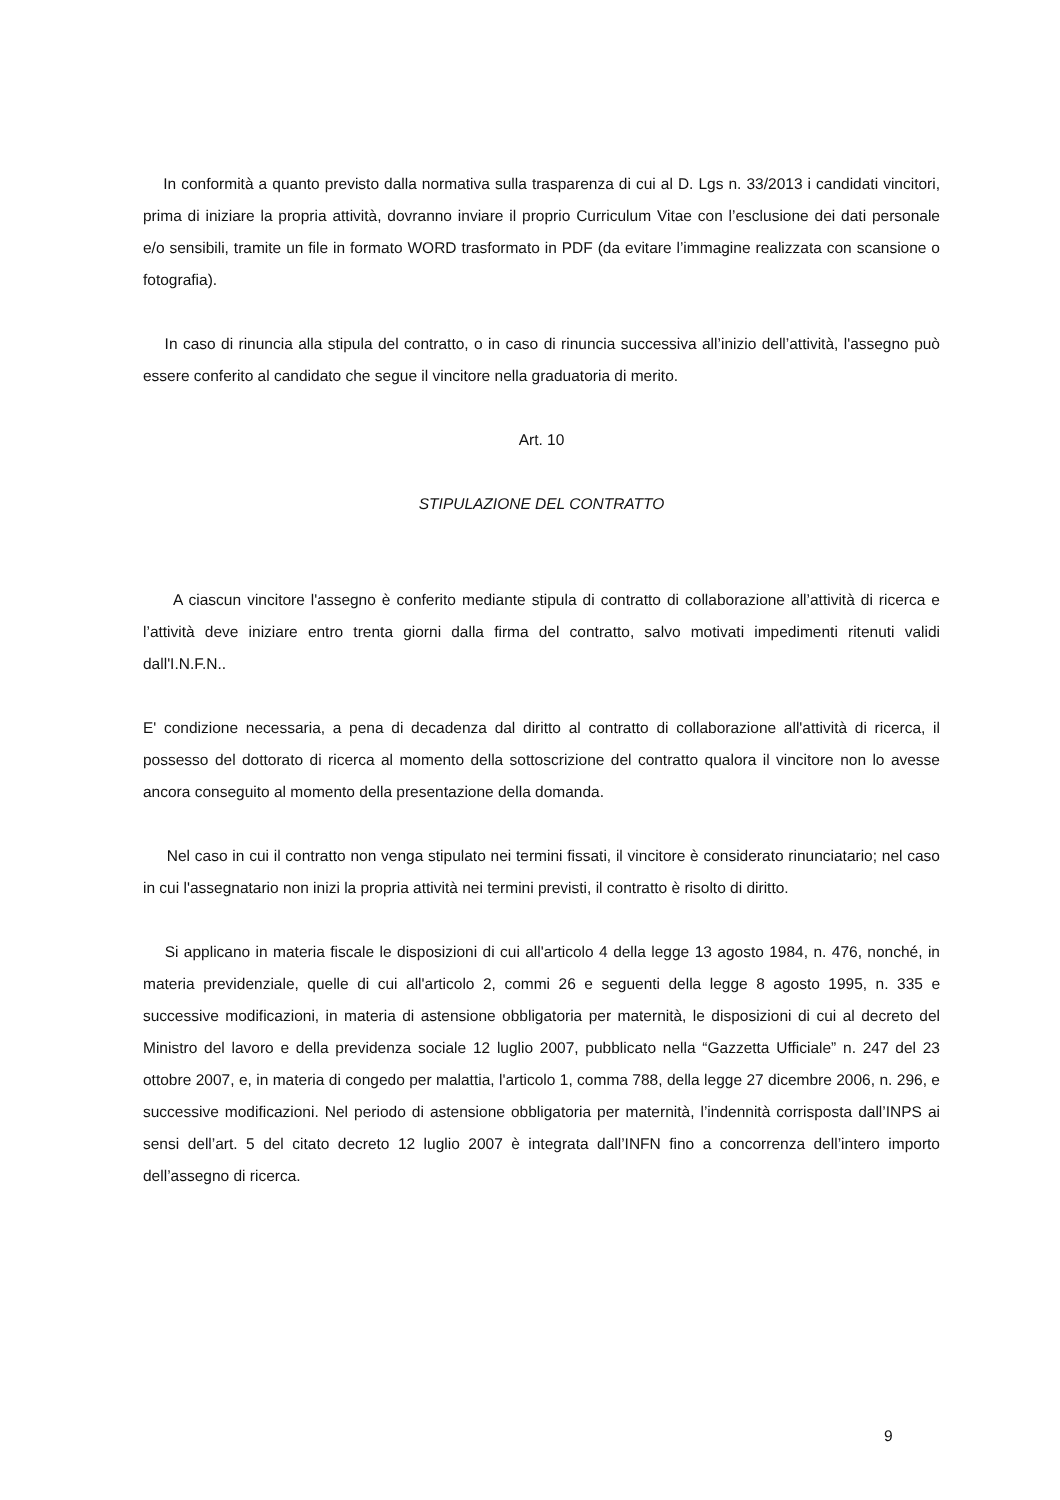In conformità a quanto previsto dalla normativa sulla trasparenza di cui al D. Lgs n. 33/2013 i candidati vincitori, prima di iniziare la propria attività, dovranno inviare il proprio Curriculum Vitae con l’esclusione dei dati personale e/o sensibili, tramite un file in formato WORD trasformato in PDF (da evitare l’immagine realizzata con scansione o fotografia).
In caso di rinuncia alla stipula del contratto, o in caso di rinuncia successiva all’inizio dell’attività, l'assegno può essere conferito al candidato che segue il vincitore nella graduatoria di merito.
Art. 10
STIPULAZIONE DEL CONTRATTO
A ciascun vincitore l'assegno è conferito mediante stipula di contratto di collaborazione all’attività di ricerca e l’attività deve iniziare entro trenta giorni dalla firma del contratto, salvo motivati impedimenti ritenuti validi dall'I.N.F.N..
E' condizione necessaria, a pena di decadenza dal diritto al contratto di collaborazione all'attività di ricerca, il possesso del dottorato di ricerca al momento della sottoscrizione del contratto qualora il vincitore non lo avesse ancora conseguito al momento della presentazione della domanda.
Nel caso in cui il contratto non venga stipulato nei termini fissati, il vincitore è considerato rinunciatario; nel caso in cui l'assegnatario non inizi la propria attività nei termini previsti, il contratto è risolto di diritto.
Si applicano in materia fiscale le disposizioni di cui all'articolo 4 della legge 13 agosto 1984, n. 476, nonché, in materia previdenziale, quelle di cui all'articolo 2, commi 26 e seguenti della legge 8 agosto 1995, n. 335 e successive modificazioni, in materia di astensione obbligatoria per maternità, le disposizioni di cui al decreto del Ministro del lavoro e della previdenza sociale 12 luglio 2007, pubblicato nella “Gazzetta Ufficiale” n. 247 del 23 ottobre 2007, e, in materia di congedo per malattia, l'articolo 1, comma 788, della legge 27 dicembre 2006, n. 296, e successive modificazioni. Nel periodo di astensione obbligatoria per maternità, l’indennità corrisposta dall’INPS ai sensi dell’art. 5 del citato decreto 12 luglio 2007 è integrata dall’INFN fino a concorrenza dell’intero importo dell’assegno di ricerca.
9